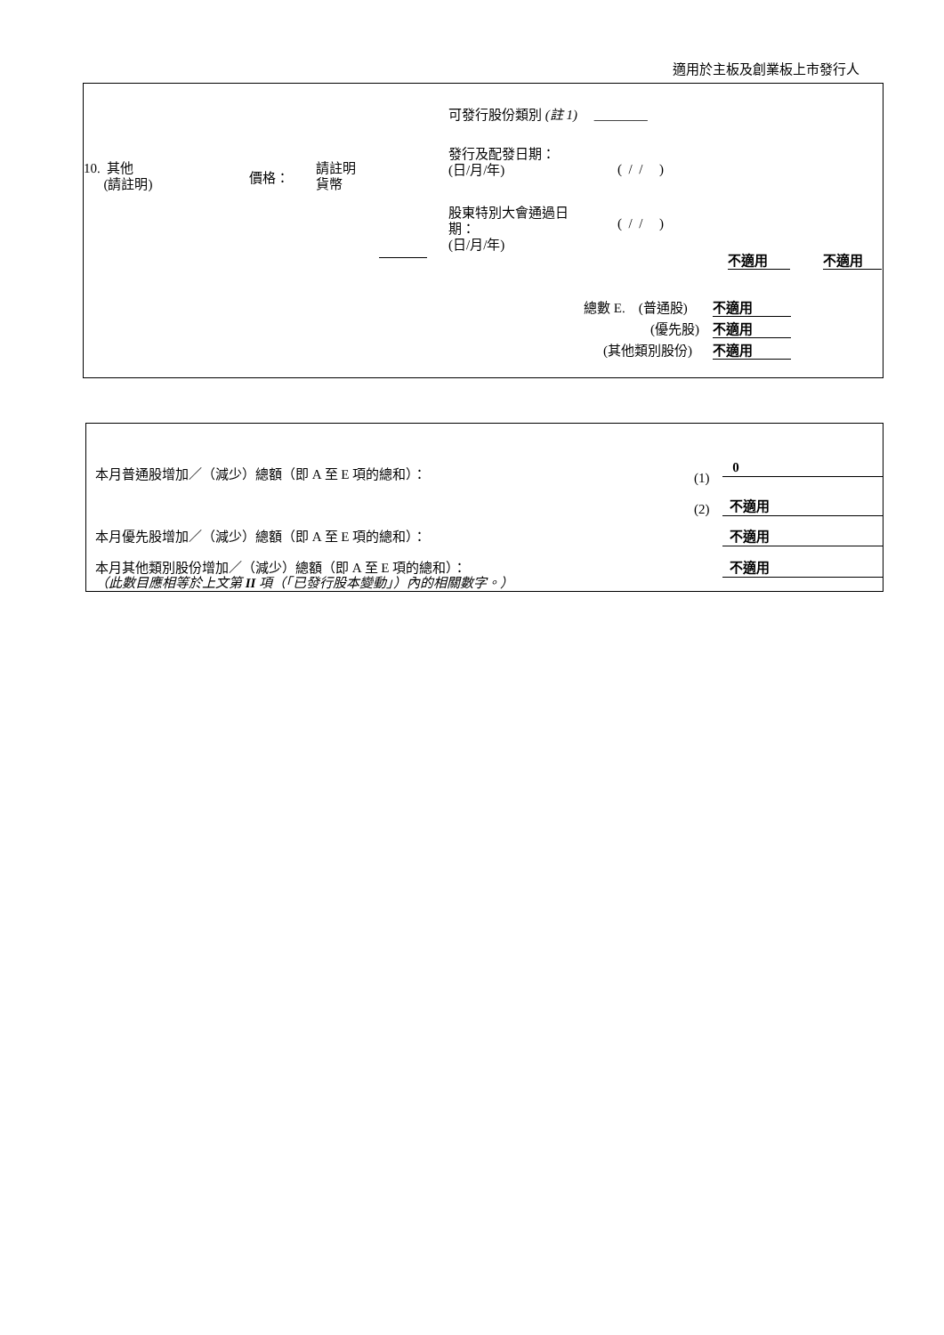適用於主板及創業板上市發行人
10. 其他
(請註明)
價格：
請註明
貨幣
可發行股份類別 (註 1) ________
發行及配發日期：
(日/月/年)
( / / )
股東特別大會通過日
期：
(日/月/年)
( / / )
不適用 不適用
總數 E. (普通股) 不適用
(優先股) 不適用
(其他類別股份) 不適用
本月普通股增加／（減少）總額（即 A 至 E 項的總和）： (1)
0
(2) 不適用
本月優先股增加／（減少）總額（即 A 至 E 項的總和）： 不適用
本月其他類別股份增加／（減少）總額（即 A 至 E 項的總和）： 不適用
（此數目應相等於上文第 II 項（「已發行股本變動」）內的相關數字。）